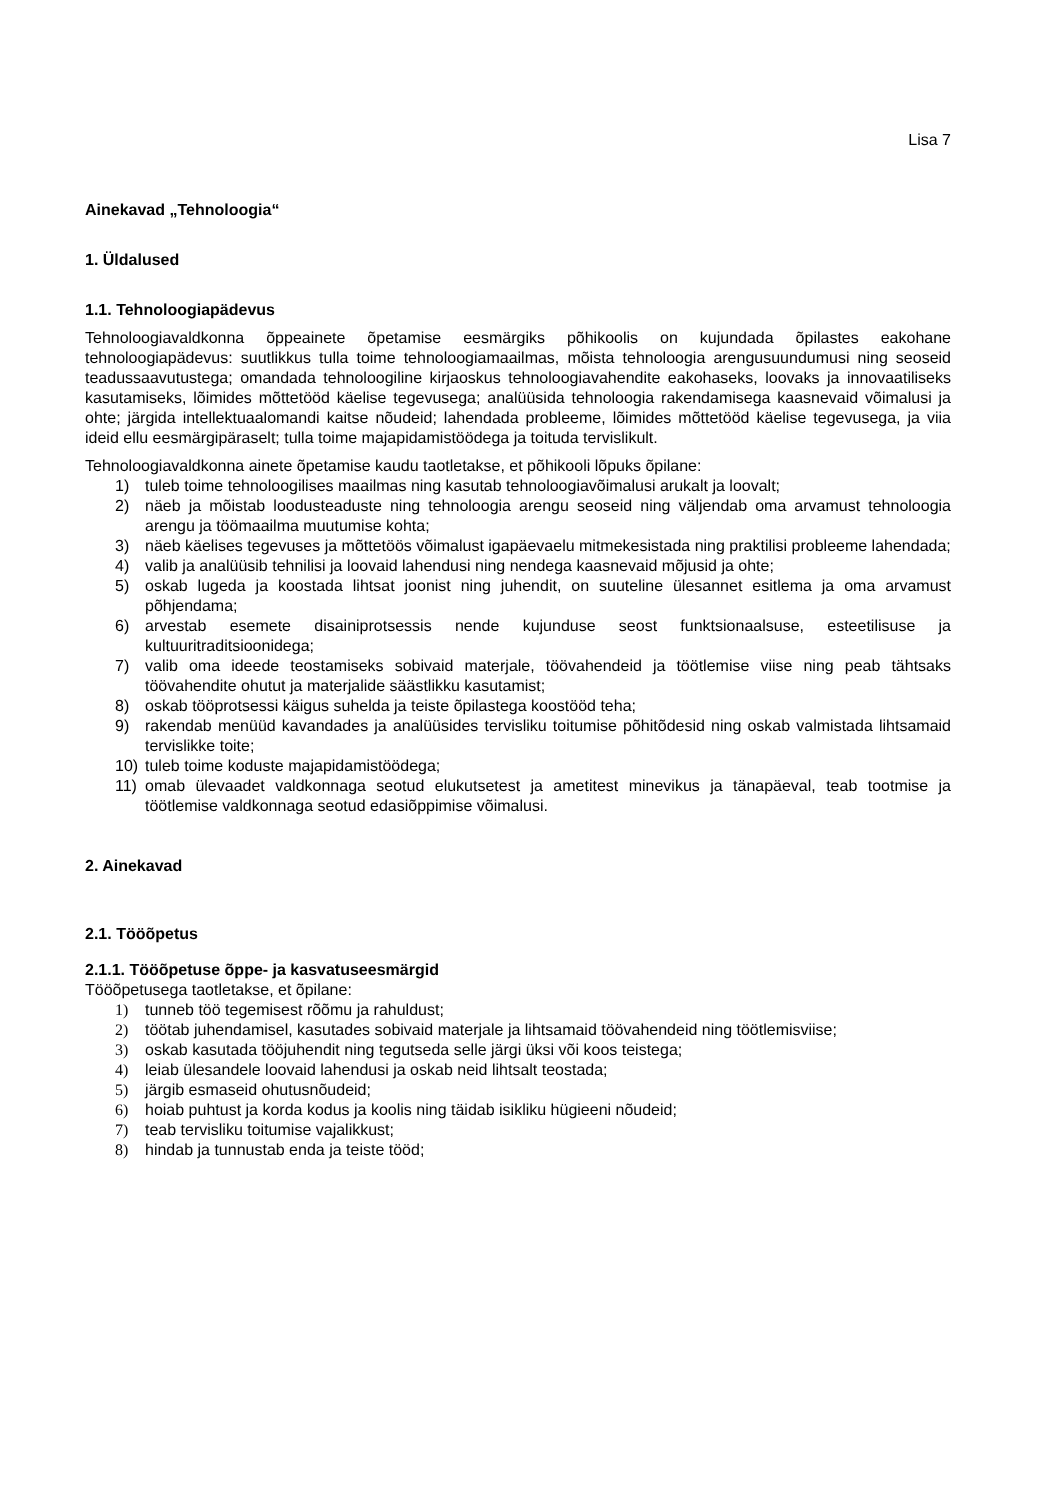Lisa 7
Ainekavad „Tehnoloogia“
1. Üldalused
1.1. Tehnoloogiapädevus
Tehnoloogiavaldkonna õppeainete õpetamise eesmärgiks põhikoolis on kujundada õpilastes eakohane tehnoloogiapädevus: suutlikkus tulla toime tehnoloogiamaailmas, mõista tehnoloogia arengusuundumusi ning seoseid teadussaavutustega; omandada tehnoloogiline kirjaoskus tehnoloogiavahendite eakohaseks, loovaks ja innovaatiliseks kasutamiseks, lõimides mõttetööd käelise tegevusega; analüüsida tehnoloogia rakendamisega kaasnevaid võimalusi ja ohte; järgida intellektuaalomandi kaitse nõudeid; lahendada probleeme, lõimides mõttetööd käelise tegevusega, ja viia ideid ellu eesmärgipäraselt; tulla toime majapidamistöödega ja toituda tervislikult.
Tehnoloogiavaldkonna ainete õpetamise kaudu taotletakse, et põhikooli lõpuks õpilane:
1) tuleb toime tehnoloogilises maailmas ning kasutab tehnoloogiavõimalusi arukalt ja loovalt;
2) näeb ja mõistab loodusteaduste ning tehnoloogia arengu seoseid ning väljendab oma arvamust tehnoloogia arengu ja töömaailma muutumise kohta;
3) näeb käelises tegevuses ja mõttetöös võimalust igapäevaelu mitmekesistada ning praktilisi probleeme lahendada;
4) valib ja analüüsib tehnilisi ja loovaid lahendusi ning nendega kaasnevaid mõjusid ja ohte;
5) oskab lugeda ja koostada lihtsat joonist ning juhendit, on suuteline ülesannet esitlema ja oma arvamust põhjendama;
6) arvestab esemete disainiprotsessis nende kujunduse seost funktsionaalsuse, esteetilisuse ja kultuuritraditsioonidega;
7) valib oma ideede teostamiseks sobivaid materjale, töövahendeid ja töötlemise viise ning peab tähtsaks töövahendite ohutut ja materjalide säästlikku kasutamist;
8) oskab tööprotsessi käigus suhelda ja teiste õpilastega koostööd teha;
9) rakendab menüüd kavandades ja analüüsides tervisliku toitumise põhitõdesid ning oskab valmistada lihtsamaid tervislikke toite;
10) tuleb toime koduste majapidamistöödega;
11) omab ülevaadet valdkonnaga seotud elukutsetest ja ametitest minevikus ja tänapäeval, teab tootmise ja töötlemise valdkonnaga seotud edasiõppimise võimalusi.
2. Ainekavad
2.1. Tööõpetus
2.1.1. Tööõpetuse õppe- ja kasvatuseesmärgid
Tööõpetusega taotletakse, et õpilane:
1) tunneb töö tegemisest rõõmu ja rahuldust;
2) töötab juhendamisel, kasutades sobivaid materjale ja lihtsamaid töövahendeid ning töötlemisviise;
3) oskab kasutada tööjuhendit ning tegutseda selle järgi üksi või koos teistega;
4) leiab ülesandele loovaid lahendusi ja oskab neid lihtsalt teostada;
5) järgib esmaseid ohutusnõudeid;
6) hoiab puhtust ja korda kodus ja koolis ning täidab isikliku hügieeni nõudeid;
7) teab tervisliku toitumise vajalikkust;
8) hindab ja tunnustab enda ja teiste tööd;